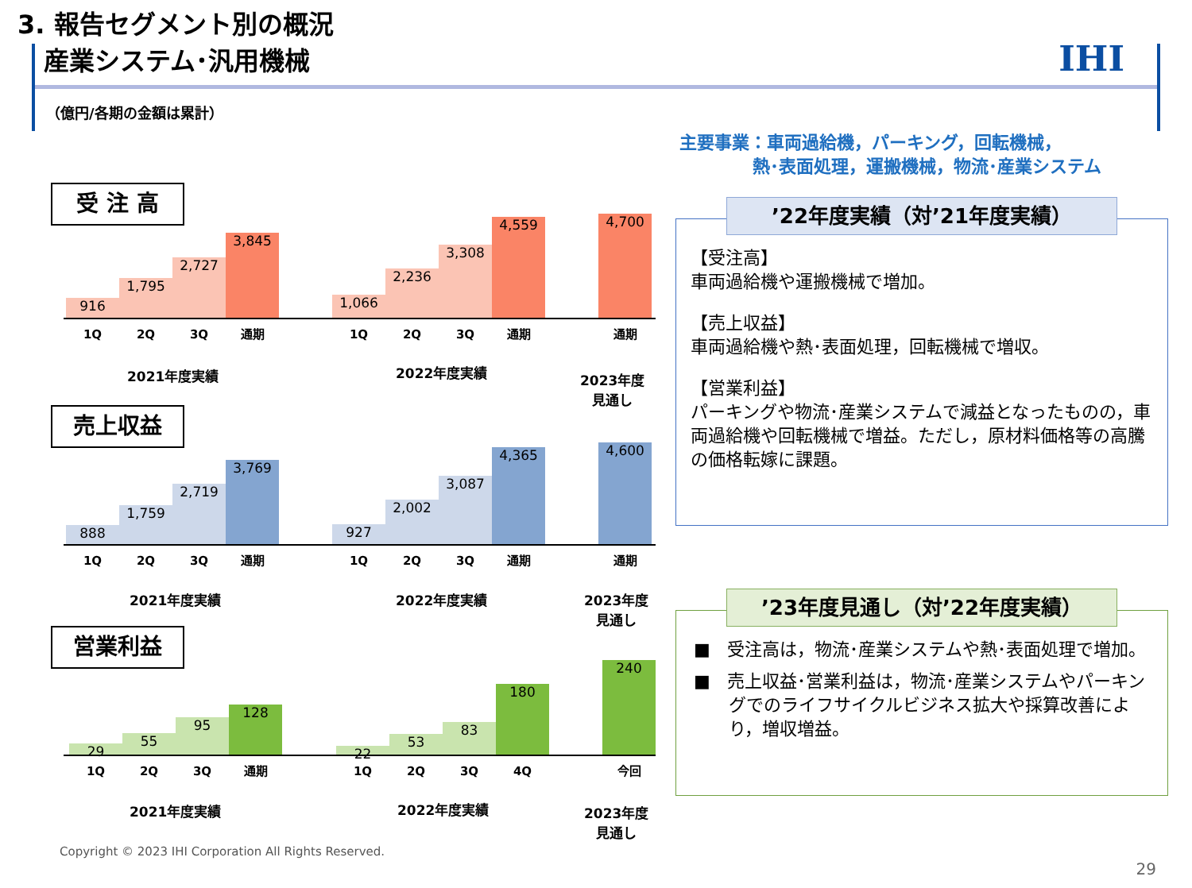3. 報告セグメント別の概況
産業システム･汎用機械
IHI
（億円/各期の金額は累計）
主要事業：車両過給機，パーキング，回転機械，
熱･表面処理，運搬機械，物流･産業システム
受 注 高
916 1,795 2,727 3,845 1,066 2,236 3,308 4,559 4,700
1Q 2Q 3Q 通期 1Q 2Q 3Q 通期 通期
2021年度実績 2022年度実績
2023年度
見通し
売上収益
888 1,759 2,719 3,769 927 2,002 3,087 4,365 4,600
1Q 2Q 3Q 通期 1Q 2Q 3Q 通期 通期
2021年度実績 2022年度実績
2023年度
見通し
営業利益
29 55 95 128 22 53 83 180 240
1Q 2Q 3Q 通期 1Q 2Q 3Q 4Q 今回
2021年度実績 2022年度実績
2023年度
見通し
’22年度実績（対’21年度実績）
【受注高】
車両過給機や運搬機械で増加。
【売上収益】
車両過給機や熱･表面処理，回転機械で増収。
【営業利益】
パーキングや物流･産業システムで減益となったものの，車両過給機や回転機械で増益。ただし，原材料価格等の高騰の価格転嫁に課題。
’23年度見通し（対’22年度実績）
■ 受注高は，物流･産業システムや熱･表面処理で増加。
■ 売上収益･営業利益は，物流･産業システムやパーキングでのライフサイクルビジネス拡大や採算改善により，増収増益。
Copyright © 2023 IHI Corporation All Rights Reserved.
29